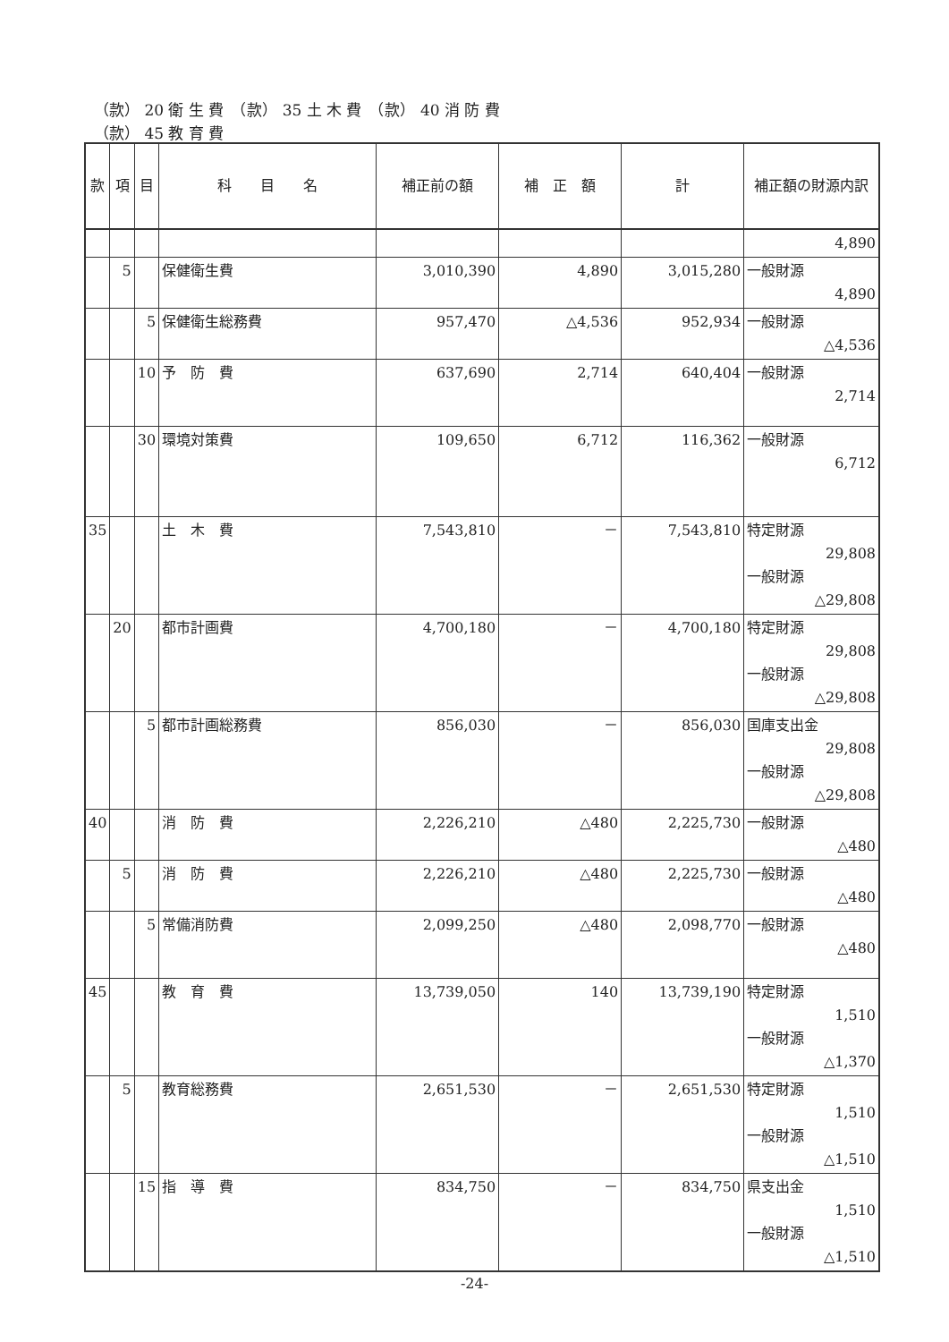（款） 20 衛 生 費　（款） 35 土 木 費　（款） 40 消 防 費
（款） 45 教 育 費
| 款 | 項 | 目 | 科 目 名 | 補正前の額 | 補 正 額 | 計 | 補正額の財源内訳 |
| --- | --- | --- | --- | --- | --- | --- | --- |
| | | | | | | | 4,890 |
| | 5 | | 保健衛生費 | 3,010,390 | 4,890 | 3,015,280 | 一般財源 4,890 |
| | | 5 | 保健衛生総務費 | 957,470 | △4,536 | 952,934 | 一般財源 △4,536 |
| | | 10 | 予 防 費 | 637,690 | 2,714 | 640,404 | 一般財源 2,714 |
| | | 30 | 環境対策費 | 109,650 | 6,712 | 116,362 | 一般財源 6,712 |
| 35 | | | 土 木 費 | 7,543,810 | － | 7,543,810 | 特定財源 29,808 一般財源 △29,808 |
| | 20 | | 都市計画費 | 4,700,180 | － | 4,700,180 | 特定財源 29,808 一般財源 △29,808 |
| | | 5 | 都市計画総務費 | 856,030 | － | 856,030 | 国庫支出金 29,808 一般財源 △29,808 |
| 40 | | | 消 防 費 | 2,226,210 | △480 | 2,225,730 | 一般財源 △480 |
| | 5 | | 消 防 費 | 2,226,210 | △480 | 2,225,730 | 一般財源 △480 |
| | | 5 | 常備消防費 | 2,099,250 | △480 | 2,098,770 | 一般財源 △480 |
| 45 | | | 教 育 費 | 13,739,050 | 140 | 13,739,190 | 特定財源 1,510 一般財源 △1,370 |
| | 5 | | 教育総務費 | 2,651,530 | － | 2,651,530 | 特定財源 1,510 一般財源 △1,510 |
| | | 15 | 指 導 費 | 834,750 | － | 834,750 | 県支出金 1,510 一般財源 △1,510 |
-24-